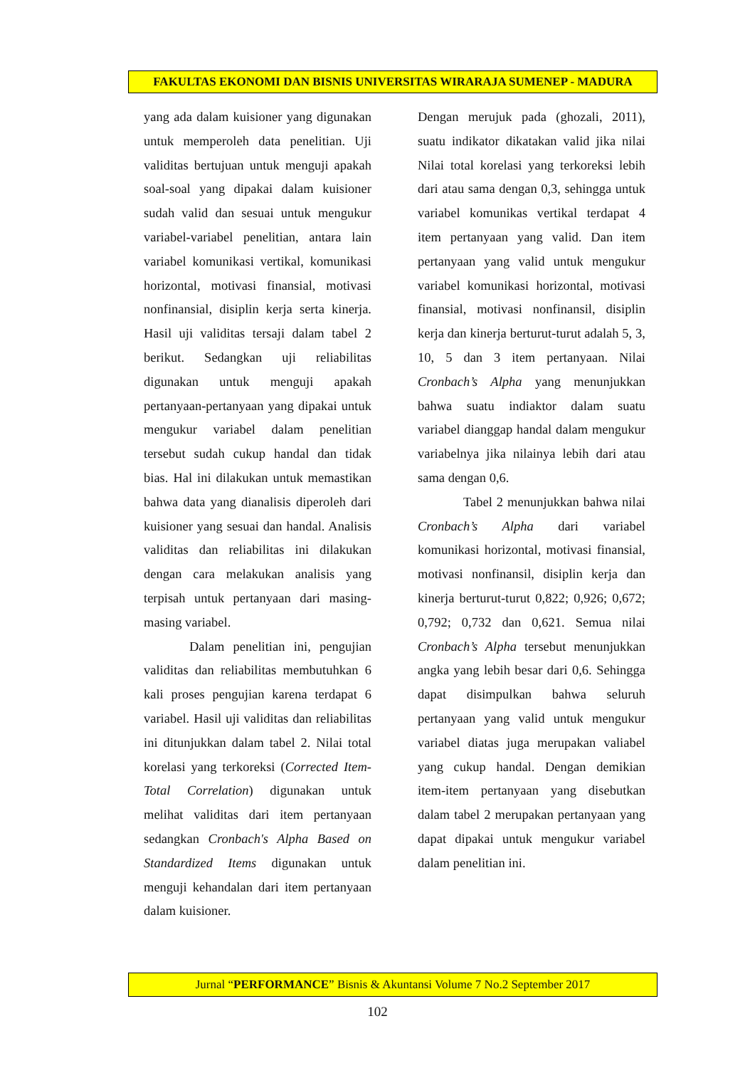FAKULTAS EKONOMI DAN BISNIS UNIVERSITAS WIRARAJA SUMENEP - MADURA
yang ada dalam kuisioner yang digunakan untuk memperoleh data penelitian. Uji validitas bertujuan untuk menguji apakah soal-soal yang dipakai dalam kuisioner sudah valid dan sesuai untuk mengukur variabel-variabel penelitian, antara lain variabel komunikasi vertikal, komunikasi horizontal, motivasi finansial, motivasi nonfinansial, disiplin kerja serta kinerja. Hasil uji validitas tersaji dalam tabel 2 berikut. Sedangkan uji reliabilitas digunakan untuk menguji apakah pertanyaan-pertanyaan yang dipakai untuk mengukur variabel dalam penelitian tersebut sudah cukup handal dan tidak bias. Hal ini dilakukan untuk memastikan bahwa data yang dianalisis diperoleh dari kuisioner yang sesuai dan handal. Analisis validitas dan reliabilitas ini dilakukan dengan cara melakukan analisis yang terpisah untuk pertanyaan dari masing-masing variabel.
Dalam penelitian ini, pengujian validitas dan reliabilitas membutuhkan 6 kali proses pengujian karena terdapat 6 variabel. Hasil uji validitas dan reliabilitas ini ditunjukkan dalam tabel 2. Nilai total korelasi yang terkoreksi (Corrected Item-Total Correlation) digunakan untuk melihat validitas dari item pertanyaan sedangkan Cronbach's Alpha Based on Standardized Items digunakan untuk menguji kehandalan dari item pertanyaan dalam kuisioner.
Dengan merujuk pada (ghozali, 2011), suatu indikator dikatakan valid jika nilai Nilai total korelasi yang terkoreksi lebih dari atau sama dengan 0,3, sehingga untuk variabel komunikas vertikal terdapat 4 item pertanyaan yang valid. Dan item pertanyaan yang valid untuk mengukur variabel komunikasi horizontal, motivasi finansial, motivasi nonfinansil, disiplin kerja dan kinerja berturut-turut adalah 5, 3, 10, 5 dan 3 item pertanyaan. Nilai Cronbach’s Alpha yang menunjukkan bahwa suatu indiaktor dalam suatu variabel dianggap handal dalam mengukur variabelnya jika nilainya lebih dari atau sama dengan 0,6.
Tabel 2 menunjukkan bahwa nilai Cronbach’s Alpha dari variabel komunikasi horizontal, motivasi finansial, motivasi nonfinansil, disiplin kerja dan kinerja berturut-turut 0,822; 0,926; 0,672; 0,792; 0,732 dan 0,621. Semua nilai Cronbach’s Alpha tersebut menunjukkan angka yang lebih besar dari 0,6. Sehingga dapat disimpulkan bahwa seluruh pertanyaan yang valid untuk mengukur variabel diatas juga merupakan valiabel yang cukup handal. Dengan demikian item-item pertanyaan yang disebutkan dalam tabel 2 merupakan pertanyaan yang dapat dipakai untuk mengukur variabel dalam penelitian ini.
Jurnal “PERFORMANCE” Bisnis & Akuntansi Volume 7 No.2 September 2017
102